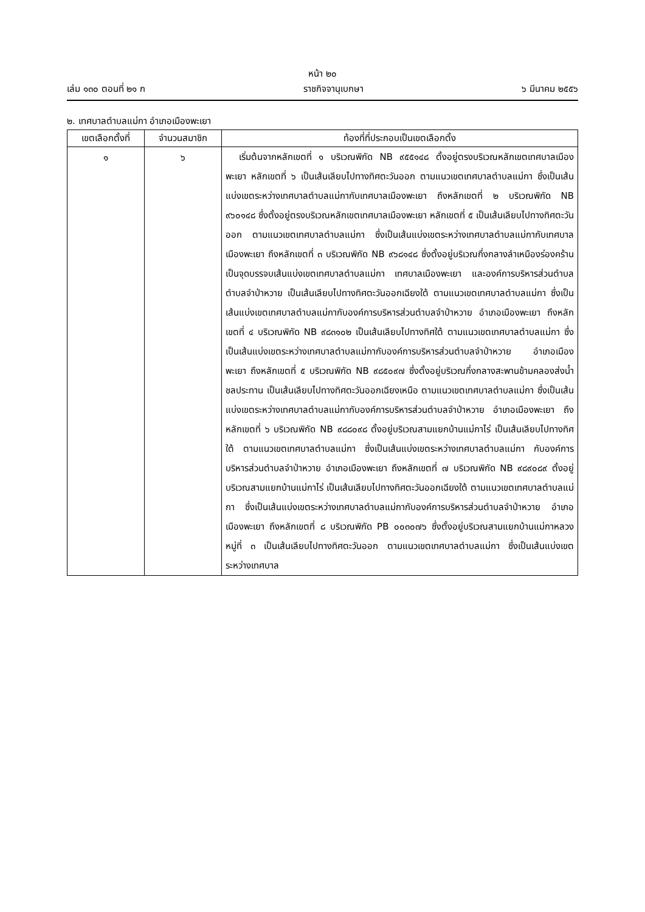หน้า ๒๐
เล่ม ๑๓๐ ตอนที่ ๒๑ ก ราชกิจจานุเบกษา ๖ มีนาคม ๒๕๕๖
๒. เทศบาลตำบลแม่กา อำเภอเมืองพะเยา
| เขตเลือกตั้งที่ | จำนวนสมาชิก | ท้องที่ที่ประกอบเป็นเขตเลือกตั้ง |
| --- | --- | --- |
| ๑ | ๖ | เริ่มต้นจากหลักเขตที่ ๑ บริเวณพิกัด NB ๙๕๕๑๔๘ ตั้งอยู่ตรงบริเวณหลักเขตเทศบาลเมืองพะเยา หลักเขตที่ ๖ เป็นเส้นเลียบไปทางทิศตะวันออก ตามแนวเขตเทศบาลตำบลแม่กา ซึ่งเป็นเส้นแบ่งเขตระหว่างเทศบาลตำบลแม่กากับเทศบาลเมืองพะเยา ถึงหลักเขตที่ ๒ บริเวณพิกัด NB ๙๖๐๑๔๘ ซึ่งตั้งอยู่ตรงบริเวณหลักเขตเทศบาลเมืองพะเยา หลักเขตที่ ๕ เป็นเส้นเลียบไปทางทิศตะวันออก ตามแนวเขตเทศบาลตำบลแม่กา ซึ่งเป็นเส้นแบ่งเขตระหว่างเทศบาลตำบลแม่กากับเทศบาลเมืองพะเยา ถึงหลักเขตที่ ๓ บริเวณพิกัด NB ๙๖๘๑๔๘ ซึ่งตั้งอยู่บริเวณกึ่งกลางลำเหมืองร่องคร้าน เป็นจุดบรรจบเส้นแบ่งเขตเทศบาลตำบลแม่กา เทศบาลเมืองพะเยา และองค์การบริหารส่วนตำบลตำบลจำป่าหวาย เป็นเส้นเลียบไปทางทิศตะวันออกเฉียงใต้ ตามแนวเขตเทศบาลตำบลแม่กา ซึ่งเป็นเส้นแบ่งเขตเทศบาลตำบลแม่กากับองค์การบริหารส่วนตำบลจำป่าหวาย อำเภอเมืองพะเยา ถึงหลักเขตที่ ๔ บริเวณพิกัด NB ๙๘๓๑๐๒ เป็นเส้นเลียบไปทางทิศใต้ ตามแนวเขตเทศบาลตำบลแม่กา ซึ่งเป็นเส้นแบ่งเขตระหว่างเทศบาลตำบลแม่กากับองค์การบริหารส่วนตำบลจำป่าหวาย อำเภอเมืองพะเยา ถึงหลักเขตที่ ๕ บริเวณพิกัด NB ๙๘๕๐๙๗ ซึ่งตั้งอยู่บริเวณกึ่งกลางสะพานข้ามคลองส่งน้ำชลประทาน เป็นเส้นเลียบไปทางทิศตะวันออกเฉียงเหนือ ตามแนวเขตเทศบาลตำบลแม่กา ซึ่งเป็นเส้นแบ่งเขตระหว่างเทศบาลตำบลแม่กากับองค์การบริหารส่วนตำบลจำป่าหวาย อำเภอเมืองพะเยา ถึงหลักเขตที่ ๖ บริเวณพิกัด NB ๙๘๘๐๙๘ ตั้งอยู่บริเวณสามแยกบ้านแม่กาไร่ เป็นเส้นเลียบไปทางทิศใต้ ตามแนวเขตเทศบาลตำบลแม่กา ซึ่งเป็นเส้นแบ่งเขตระหว่างเทศบาลตำบลแม่กา กับองค์การบริหารส่วนตำบลจำป่าหวาย อำเภอเมืองพะเยา ถึงหลักเขตที่ ๗ บริเวณพิกัด NB ๙๘๙๐๘๙ ตั้งอยู่บริเวณสามแยกบ้านแม่กาไร่ เป็นเส้นเลียบไปทางทิศตะวันออกเฉียงใต้ ตามแนวเขตเทศบาลตำบลแม่กา ซึ่งเป็นเส้นแบ่งเขตระหว่างเทศบาลตำบลแม่กากับองค์การบริหารส่วนตำบลจำป่าหวาย อำเภอเมืองพะเยา ถึงหลักเขตที่ ๘ บริเวณพิกัด PB ๐๐๓๐๗๖ ซึ่งตั้งอยู่บริเวณสามแยกบ้านแม่กาหลวง หมู่ที่ ๓ เป็นเส้นเลียบไปทางทิศตะวันออก ตามแนวเขตเทศบาลตำบลแม่กา ซึ่งเป็นเส้นแบ่งเขตระหว่างเทศบาล |